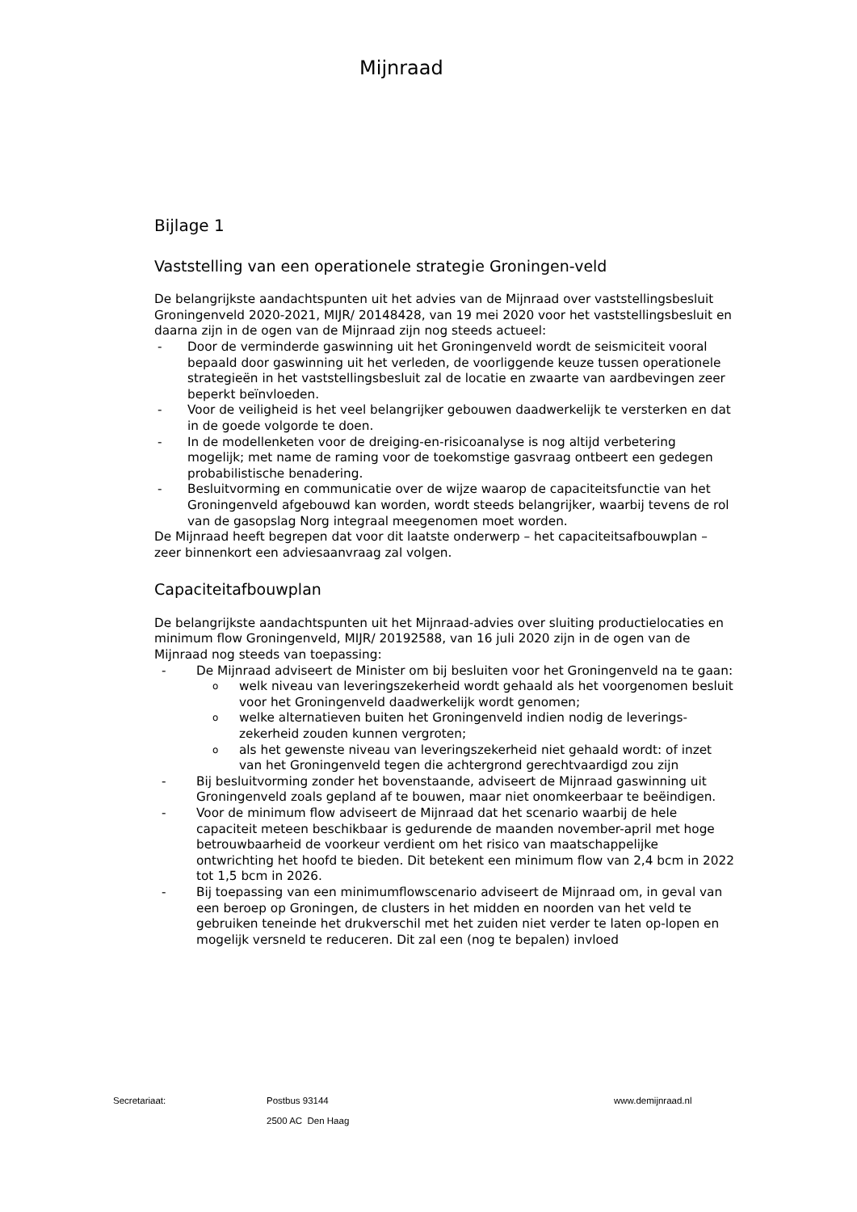Mijnraad
Bijlage 1
Vaststelling van een operationele strategie Groningen-veld
De belangrijkste aandachtspunten uit het advies van de Mijnraad over vaststellingsbesluit Groningenveld 2020-2021, MIJR/ 20148428, van 19 mei 2020 voor het vaststellingsbesluit en daarna zijn in de ogen van de Mijnraad zijn nog steeds actueel:
- Door de verminderde gaswinning uit het Groningenveld wordt de seismiciteit vooral bepaald door gaswinning uit het verleden, de voorliggende keuze tussen operationele strategieën in het vaststellingsbesluit zal de locatie en zwaarte van aardbevingen zeer beperkt beïnvloeden.
- Voor de veiligheid is het veel belangrijker gebouwen daadwerkelijk te versterken en dat in de goede volgorde te doen.
- In de modellenketen voor de dreiging-en-risicoanalyse is nog altijd verbetering mogelijk; met name de raming voor de toekomstige gasvraag ontbeert een gedegen probabilistische benadering.
- Besluitvorming en communicatie over de wijze waarop de capaciteitsfunctie van het Groningenveld afgebouwd kan worden, wordt steeds belangrijker, waarbij tevens de rol van de gasopslag Norg integraal meegenomen moet worden.
De Mijnraad heeft begrepen dat voor dit laatste onderwerp – het capaciteitsafbouwplan – zeer binnenkort een adviesaanvraag zal volgen.
Capaciteitafbouwplan
De belangrijkste aandachtspunten uit het Mijnraad-advies over sluiting productielocaties en minimum flow Groningenveld, MIJR/ 20192588, van 16 juli 2020 zijn in de ogen van de Mijnraad nog steeds van toepassing:
- De Mijnraad adviseert de Minister om bij besluiten voor het Groningenveld na te gaan:
owelk niveau van leveringszekerheid wordt gehaald als het voorgenomen besluit voor het Groningenveld daadwerkelijk wordt genomen;
owelke alternatieven buiten het Groningenveld indien nodig de leverings-zekerheid zouden kunnen vergroten;
oals het gewenste niveau van leveringszekerheid niet gehaald wordt: of inzet van het Groningenveld tegen die achtergrond gerechtvaardigd zou zijn
- Bij besluitvorming zonder het bovenstaande, adviseert de Mijnraad gaswinning uit Groningenveld zoals gepland af te bouwen, maar niet onomkeerbaar te beëindigen.
- Voor de minimum flow adviseert de Mijnraad dat het scenario waarbij de hele capaciteit meteen beschikbaar is gedurende de maanden november-april met hoge betrouwbaarheid de voorkeur verdient om het risico van maatschappelijke ontwrichting het hoofd te bieden. Dit betekent een minimum flow van 2,4 bcm in 2022 tot 1,5 bcm in 2026.
- Bij toepassing van een minimumflowscenario adviseert de Mijnraad om, in geval van een beroep op Groningen, de clusters in het midden en noorden van het veld te gebruiken teneinde het drukverschil met het zuiden niet verder te laten op-lopen en mogelijk versneld te reduceren. Dit zal een (nog te bepalen) invloed
Secretariaat: Postbus 93144
2500 AC Den Haag
www.demijnraad.nl